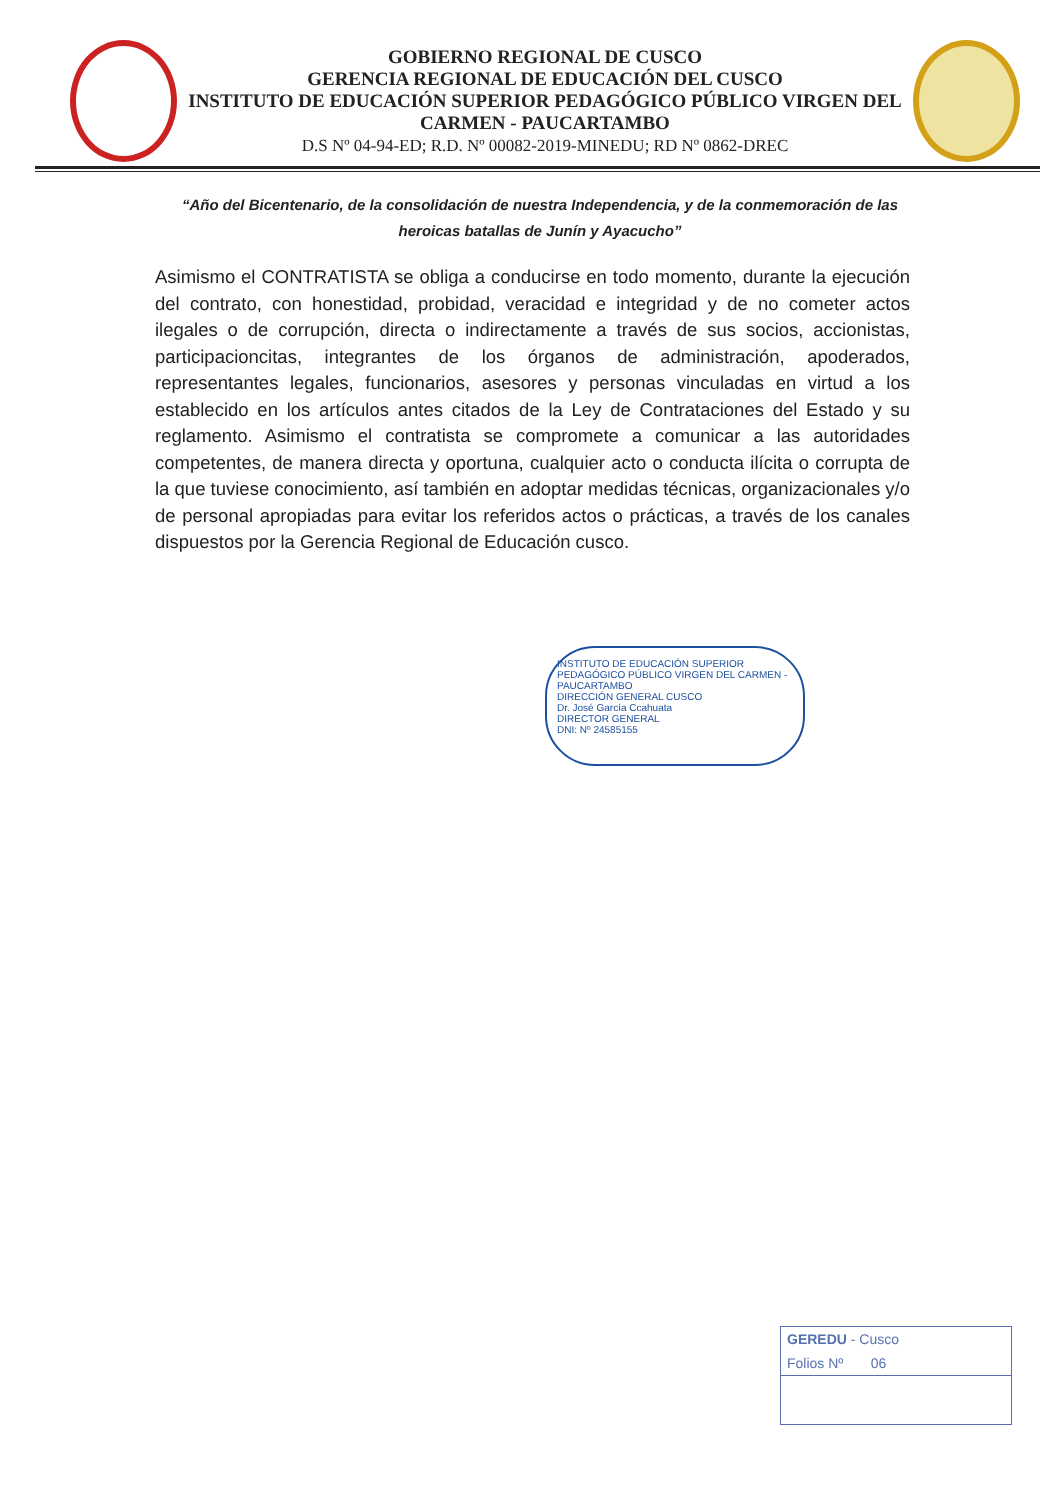GOBIERNO REGIONAL DE CUSCO
GERENCIA REGIONAL DE EDUCACIÓN DEL CUSCO
INSTITUTO DE EDUCACIÓN SUPERIOR PEDAGÓGICO PÚBLICO VIRGEN DEL CARMEN - PAUCARTAMBO
D.S Nº 04-94-ED; R.D. Nº 00082-2019-MINEDU; RD Nº 0862-DREC
“Año del Bicentenario, de la consolidación de nuestra Independencia, y de la conmemoración de las heroicas batallas de Junín y Ayacucho”
Asimismo el CONTRATISTA se obliga a conducirse en todo momento, durante la ejecución del contrato, con honestidad, probidad, veracidad e integridad y de no cometer actos ilegales o de corrupción, directa o indirectamente a través de sus socios, accionistas, participacioncitas, integrantes de los órganos de administración, apoderados, representantes legales, funcionarios, asesores y personas vinculadas en virtud a los establecido en los artículos antes citados de la Ley de Contrataciones del Estado y su reglamento. Asimismo el contratista se compromete a comunicar a las autoridades competentes, de manera directa y oportuna, cualquier acto o conducta ilícita o corrupta de la que tuviese conocimiento, así también en adoptar medidas técnicas, organizacionales y/o de personal apropiadas para evitar los referidos actos o prácticas, a través de los canales dispuestos por la Gerencia Regional de Educación cusco.
INSTITUTO DE EDUCACIÓN SUPERIOR PEDAGÓGICO PÚBLICO VIRGEN DEL CARMEN - PAUCARTAMBO
DIRECCIÓN GENERAL CUSCO
Dr. José García Ccahuata
DIRECTOR GENERAL
DNI: Nº 24585155
GEREDU - Cusco
Folios Nº 06